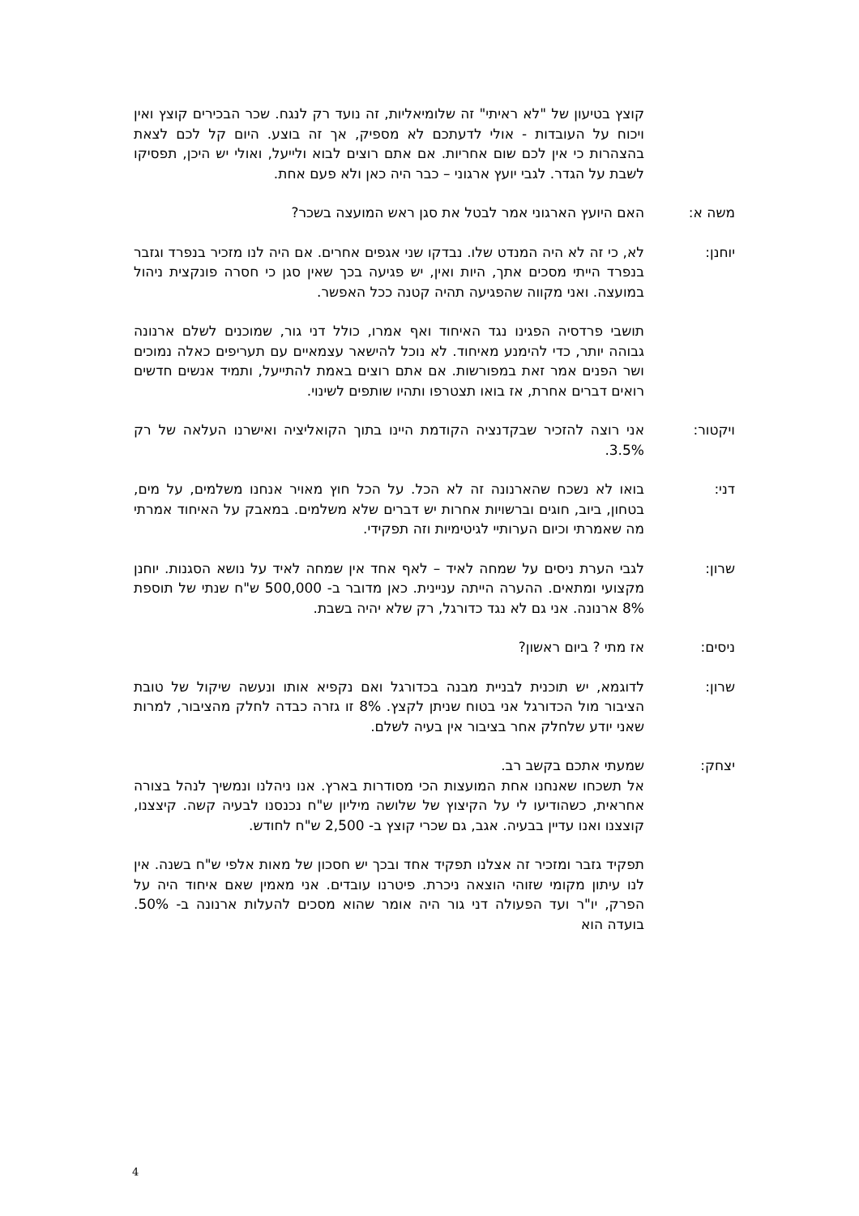קוצץ בטיעון של "לא ראיתי" זה שלומיאליות, זה נועד רק לנגח. שכר הבכירים קוצץ ואין ויכוח על העובדות - אולי לדעתכם לא מספיק, אך זה בוצע. היום קל לכם לצאת בהצהרות כי אין לכם שום אחריות. אם אתם רוצים לבוא ולייעל, ואולי יש היכן, תפסיקו לשבת על הגדר. לגבי יועץ ארגוני – כבר היה כאן ולא פעם אחת.
משה א: האם היועץ הארגוני אמר לבטל את סגן ראש המועצה בשכר?
יוחנן: לא, כי זה לא היה המנדט שלו. נבדקו שני אגפים אחרים. אם היה לנו מזכיר בנפרד וגזבר בנפרד הייתי מסכים אתך, היות ואין, יש פגיעה בכך שאין סגן כי חסרה פונקצית ניהול במועצה. ואני מקווה שהפגיעה תהיה קטנה ככל האפשר.
תושבי פרדסיה הפגינו נגד האיחוד ואף אמרו, כולל דני גור, שמוכנים לשלם ארנונה גבוהה יותר, כדי להימנע מאיחוד. לא נוכל להישאר עצמאיים עם תעריפים כאלה נמוכים ושר הפנים אמר זאת במפורשות. אם אתם רוצים באמת להתייעל, ותמיד אנשים חדשים רואים דברים אחרת, אז בואו תצטרפו ותהיו שותפים לשינוי.
ויקטור: אני רוצה להזכיר שבקדנציה הקודמת היינו בתוך הקואליציה ואישרנו העלאה של רק 3.5%.
דני: בואו לא נשכח שהארנונה זה לא הכל. על הכל חוץ מאויר אנחנו משלמים, על מים, בטחון, ביוב, חוגים וברשויות אחרות יש דברים שלא משלמים. במאבק על האיחוד אמרתי מה שאמרתי וכיום הערותיי לגיטימיות וזה תפקידי.
שרון: לגבי הערת ניסים על שמחה לאיד – לאף אחד אין שמחה לאיד על נושא הסגנות. יוחנן מקצועי ומתאים. ההערה הייתה עניינית. כאן מדובר ב- 500,000 ש"ח שנתי של תוספת 8% ארנונה. אני גם לא נגד כדורגל, רק שלא יהיה בשבת.
ניסים: אז מתי ? ביום ראשון?
שרון: לדוגמא, יש תוכנית לבניית מבנה בכדורגל ואם נקפיא אותו ונעשה שיקול של טובת הציבור מול הכדורגל אני בטוח שניתן לקצץ. 8% זו גזרה כבדה לחלק מהציבור, למרות שאני יודע שלחלק אחר בציבור אין בעיה לשלם.
יצחק: שמעתי אתכם בקשב רב.
אל תשכחו שאנחנו אחת המועצות הכי מסודרות בארץ. אנו ניהלנו ונמשיך לנהל בצורה אחראית, כשהודיעו לי על הקיצוץ של שלושה מיליון ש"ח נכנסנו לבעיה קשה. קיצצנו, קוצצנו ואנו עדיין בבעיה. אגב, גם שכרי קוצץ ב- 2,500 ש"ח לחודש.
תפקיד גזבר ומזכיר זה אצלנו תפקיד אחד ובכך יש חסכון של מאות אלפי ש"ח בשנה. אין לנו עיתון מקומי שזוהי הוצאה ניכרת. פיטרנו עובדים. אני מאמין שאם איחוד היה על הפרק, יו"ר ועד הפעולה דני גור היה אומר שהוא מסכים להעלות ארנונה ב- 50%. בועדה הוא
4